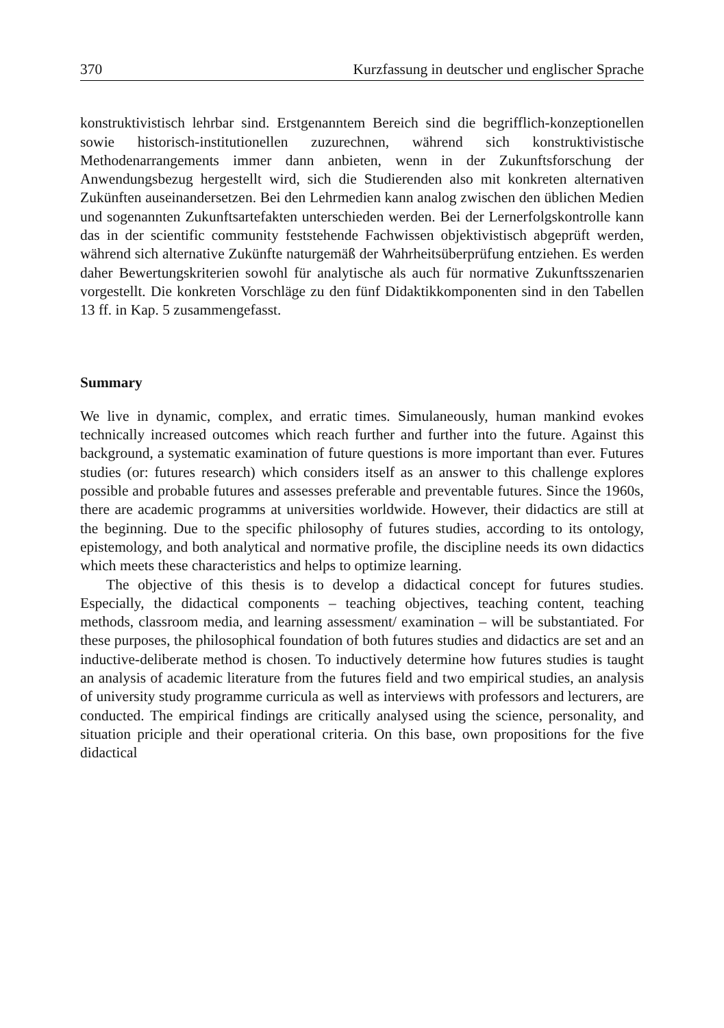370 Kurzfassung in deutscher und englischer Sprache
konstruktivistisch lehrbar sind. Erstgenanntem Bereich sind die begrifflich-konzeptionellen sowie historisch-institutionellen zuzurechnen, während sich konstruktivistische Methodenarrangements immer dann anbieten, wenn in der Zukunftsforschung der Anwendungsbezug hergestellt wird, sich die Studierenden also mit konkreten alternativen Zukünften auseinandersetzen. Bei den Lehrmedien kann analog zwischen den üblichen Medien und sogenannten Zukunftsartefakten unterschieden werden. Bei der Lernerfolgskontrolle kann das in der scientific community feststehende Fachwissen objektivistisch abgeprüft werden, während sich alternative Zukünfte naturgemäß der Wahrheitsüberprüfung entziehen. Es werden daher Bewertungskriterien sowohl für analytische als auch für normative Zukunftsszenarien vorgestellt. Die konkreten Vorschläge zu den fünf Didaktikkomponenten sind in den Tabellen 13 ff. in Kap. 5 zusammengefasst.
Summary
We live in dynamic, complex, and erratic times. Simulaneously, human mankind evokes technically increased outcomes which reach further and further into the future. Against this background, a systematic examination of future questions is more important than ever. Futures studies (or: futures research) which considers itself as an answer to this challenge explores possible and probable futures and assesses preferable and preventable futures. Since the 1960s, there are academic programms at universities worldwide. However, their didactics are still at the beginning. Due to the specific philosophy of futures studies, according to its ontology, epistemology, and both analytical and normative profile, the discipline needs its own didactics which meets these characteristics and helps to optimize learning.
The objective of this thesis is to develop a didactical concept for futures studies. Especially, the didactical components – teaching objectives, teaching content, teaching methods, classroom media, and learning assessment/ examination – will be substantiated. For these purposes, the philosophical foundation of both futures studies and didactics are set and an inductive-deliberate method is chosen. To inductively determine how futures studies is taught an analysis of academic literature from the futures field and two empirical studies, an analysis of university study programme curricula as well as interviews with professors and lecturers, are conducted. The empirical findings are critically analysed using the science, personality, and situation priciple and their operational criteria. On this base, own propositions for the five didactical